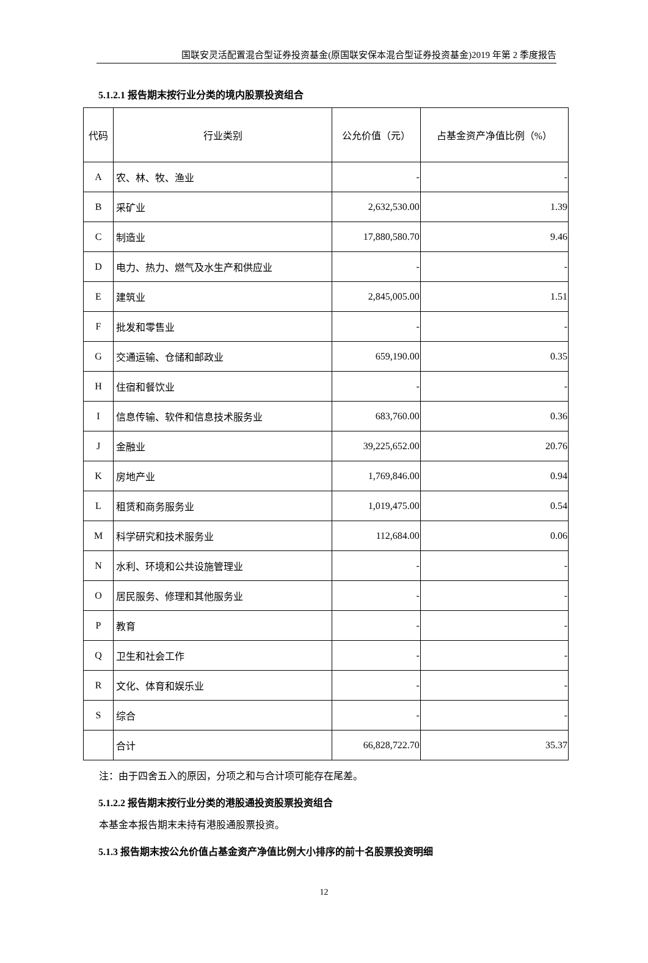国联安灵活配置混合型证券投资基金(原国联安保本混合型证券投资基金)2019 年第 2 季度报告
5.1.2.1 报告期末按行业分类的境内股票投资组合
| 代码 | 行业类别 | 公允价值（元） | 占基金资产净值比例（%） |
| --- | --- | --- | --- |
| A | 农、林、牧、渔业 | - | - |
| B | 采矿业 | 2,632,530.00 | 1.39 |
| C | 制造业 | 17,880,580.70 | 9.46 |
| D | 电力、热力、燃气及水生产和供应业 | - | - |
| E | 建筑业 | 2,845,005.00 | 1.51 |
| F | 批发和零售业 | - | - |
| G | 交通运输、仓储和邮政业 | 659,190.00 | 0.35 |
| H | 住宿和餐饮业 | - | - |
| I | 信息传输、软件和信息技术服务业 | 683,760.00 | 0.36 |
| J | 金融业 | 39,225,652.00 | 20.76 |
| K | 房地产业 | 1,769,846.00 | 0.94 |
| L | 租赁和商务服务业 | 1,019,475.00 | 0.54 |
| M | 科学研究和技术服务业 | 112,684.00 | 0.06 |
| N | 水利、环境和公共设施管理业 | - | - |
| O | 居民服务、修理和其他服务业 | - | - |
| P | 教育 | - | - |
| Q | 卫生和社会工作 | - | - |
| R | 文化、体育和娱乐业 | - | - |
| S | 综合 | - | - |
| | 合计 | 66,828,722.70 | 35.37 |
注：由于四舍五入的原因，分项之和与合计项可能存在尾差。
5.1.2.2 报告期末按行业分类的港股通投资股票投资组合
本基金本报告期末未持有港股通股票投资。
5.1.3 报告期末按公允价值占基金资产净值比例大小排序的前十名股票投资明细
12